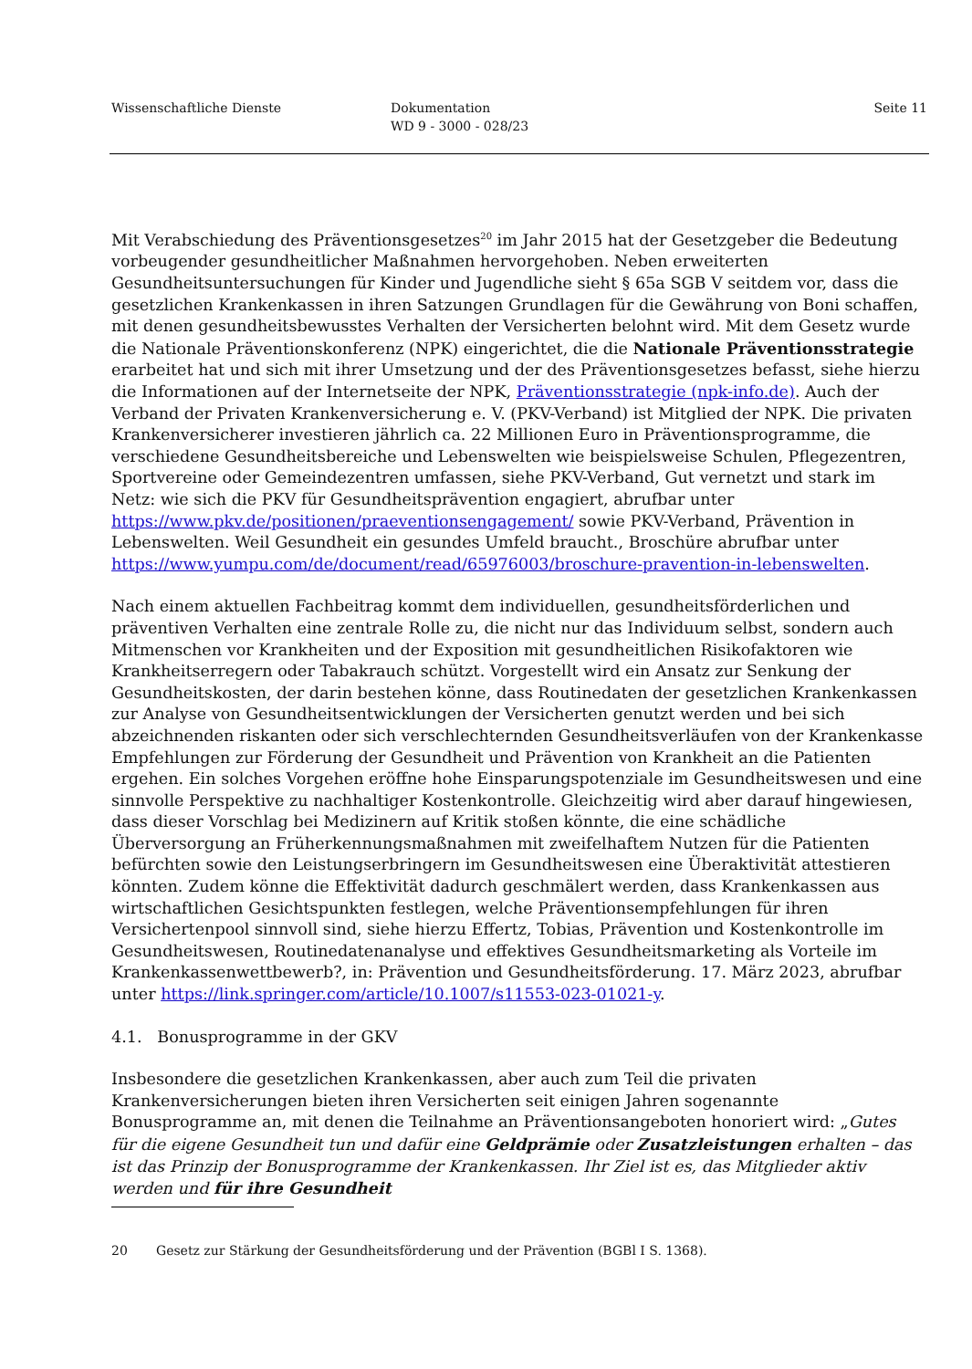Wissenschaftliche Dienste Dokumentation
WD 9 - 3000 - 028/23
Seite 11
Mit Verabschiedung des Präventionsgesetzes<sup>20</sup> im Jahr 2015 hat der Gesetzgeber die Bedeutung vorbeugender gesundheitlicher Maßnahmen hervorgehoben. Neben erweiterten Gesundheitsuntersuchungen für Kinder und Jugendliche sieht § 65a SGB V seitdem vor, dass die gesetzlichen Krankenkassen in ihren Satzungen Grundlagen für die Gewährung von Boni schaffen, mit denen gesundheitsbewusstes Verhalten der Versicherten belohnt wird. Mit dem Gesetz wurde die Nationale Präventionskonferenz (NPK) eingerichtet, die die Nationale Präventionsstrategie erarbeitet hat und sich mit ihrer Umsetzung und der des Präventionsgesetzes befasst, siehe hierzu die Informationen auf der Internetseite der NPK, Präventionsstrategie (npk-info.de). Auch der Verband der Privaten Krankenversicherung e. V. (PKV-Verband) ist Mitglied der NPK. Die privaten Krankenversicherer investieren jährlich ca. 22 Millionen Euro in Präventionsprogramme, die verschiedene Gesundheitsbereiche und Lebenswelten wie beispielsweise Schulen, Pflegezentren, Sportvereine oder Gemeindezentren umfassen, siehe PKV-Verband, Gut vernetzt und stark im Netz: wie sich die PKV für Gesundheitsprävention engagiert, abrufbar unter https://www.pkv.de/positionen/praeventionsengagement/ sowie PKV-Verband, Prävention in Lebenswelten. Weil Gesundheit ein gesundes Umfeld braucht., Broschüre abrufbar unter https://www.yumpu.com/de/document/read/65976003/broschure-pravention-in-lebenswelten.
Nach einem aktuellen Fachbeitrag kommt dem individuellen, gesundheitsförderlichen und präventiven Verhalten eine zentrale Rolle zu, die nicht nur das Individuum selbst, sondern auch Mitmenschen vor Krankheiten und der Exposition mit gesundheitlichen Risikofaktoren wie Krankheitserregern oder Tabakrauch schützt. Vorgestellt wird ein Ansatz zur Senkung der Gesundheitskosten, der darin bestehen könne, dass Routinedaten der gesetzlichen Krankenkassen zur Analyse von Gesundheitsentwicklungen der Versicherten genutzt werden und bei sich abzeichnenden riskanten oder sich verschlechternden Gesundheitsverläufen von der Krankenkasse Empfehlungen zur Förderung der Gesundheit und Prävention von Krankheit an die Patienten ergehen. Ein solches Vorgehen eröffne hohe Einsparungspotenziale im Gesundheitswesen und eine sinnvolle Perspektive zu nachhaltiger Kostenkontrolle. Gleichzeitig wird aber darauf hingewiesen, dass dieser Vorschlag bei Medizinern auf Kritik stoßen könnte, die eine schädliche Überversorgung an Früherkennungsmaßnahmen mit zweifelhaftem Nutzen für die Patienten befürchten sowie den Leistungserbringern im Gesundheitswesen eine Überaktivität attestieren könnten. Zudem könne die Effektivität dadurch geschmälert werden, dass Krankenkassen aus wirtschaftlichen Gesichtspunkten festlegen, welche Präventionsempfehlungen für ihren Versichertenpool sinnvoll sind, siehe hierzu Effertz, Tobias, Prävention und Kostenkontrolle im Gesundheitswesen, Routinedatenanalyse und effektives Gesundheitsmarketing als Vorteile im Krankenkassenwettbewerb?, in: Prävention und Gesundheitsförderung. 17. März 2023, abrufbar unter https://link.springer.com/article/10.1007/s11553-023-01021-y.
4.1. Bonusprogramme in der GKV
Insbesondere die gesetzlichen Krankenkassen, aber auch zum Teil die privaten Krankenversicherungen bieten ihren Versicherten seit einigen Jahren sogenannte Bonusprogramme an, mit denen die Teilnahme an Präventionsangeboten honoriert wird: „Gutes für die eigene Gesundheit tun und dafür eine Geldprämie oder Zusatzleistungen erhalten – das ist das Prinzip der Bonusprogramme der Krankenkassen. Ihr Ziel ist es, das Mitglieder aktiv werden und für ihre Gesundheit
20 Gesetz zur Stärkung der Gesundheitsförderung und der Prävention (BGBl I S. 1368).